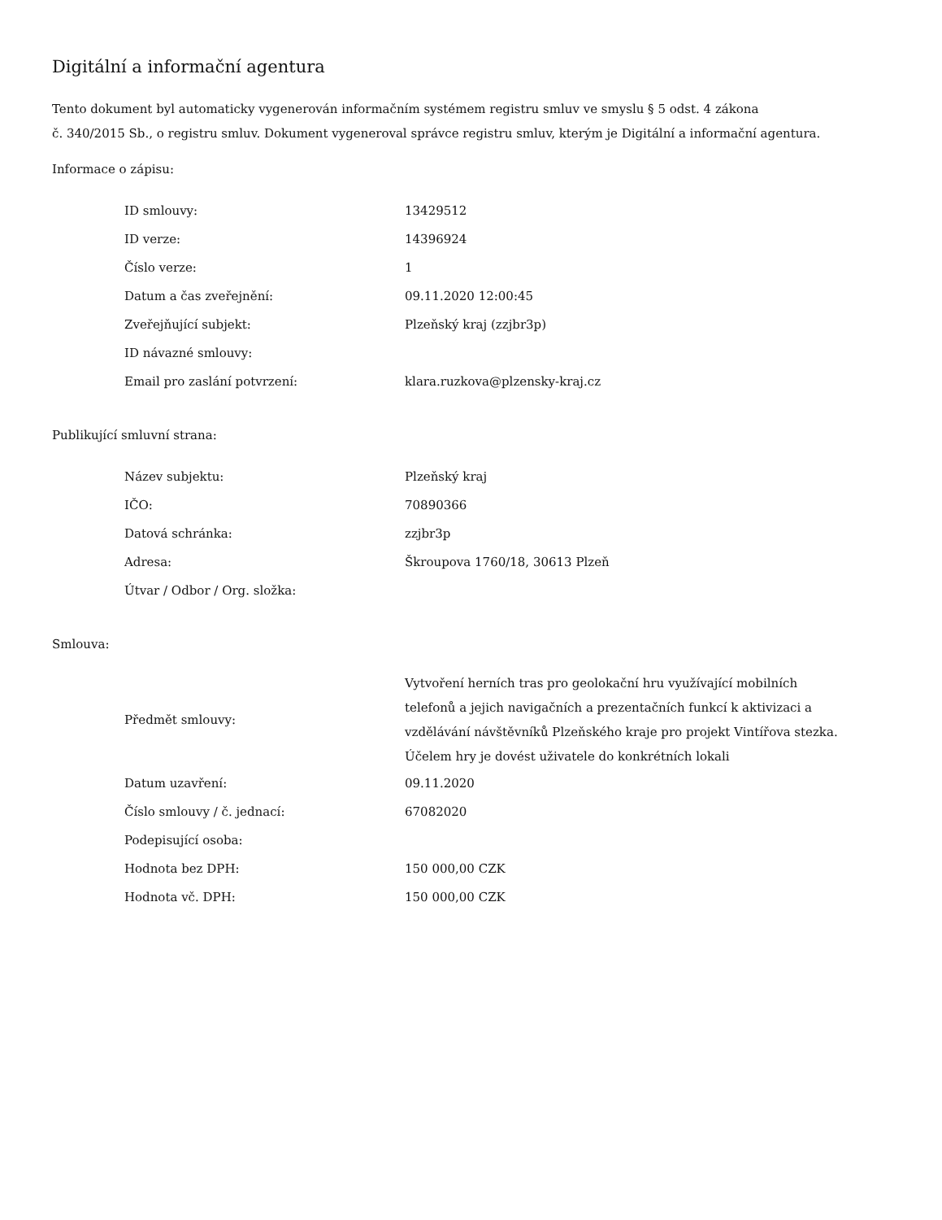Digitální a informační agentura
Tento dokument byl automaticky vygenerován informačním systémem registru smluv ve smyslu § 5 odst. 4 zákona
č. 340/2015 Sb., o registru smluv. Dokument vygeneroval správce registru smluv, kterým je Digitální a informační agentura.
Informace o zápisu:
| ID smlouvy: | 13429512 |
| ID verze: | 14396924 |
| Číslo verze: | 1 |
| Datum a čas zveřejnění: | 09.11.2020 12:00:45 |
| Zveřejňující subjekt: | Plzeňský kraj (zzjbr3p) |
| ID návazné smlouvy: | |
| Email pro zaslání potvrzení: | klara.ruzkova@plzensky-kraj.cz |
Publikující smluvní strana:
| Název subjektu: | Plzeňský kraj |
| IČO: | 70890366 |
| Datová schránka: | zzjbr3p |
| Adresa: | Škroupova 1760/18, 30613 Plzeň |
| Útvar / Odbor / Org. složka: | |
Smlouva:
| Předmět smlouvy: | Vytvoření herních tras pro geolokační hru využívající mobilních telefonů a jejich navigačních a prezentačních funkcí k aktivizaci a vzdělávání návštěvníků Plzeňského kraje pro projekt Vintířova stezka. Účelem hry je dovést uživatele do konkrétních lokali |
| Datum uzavření: | 09.11.2020 |
| Číslo smlouvy / č. jednací: | 67082020 |
| Podepisující osoba: | |
| Hodnota bez DPH: | 150 000,00 CZK |
| Hodnota vč. DPH: | 150 000,00 CZK |